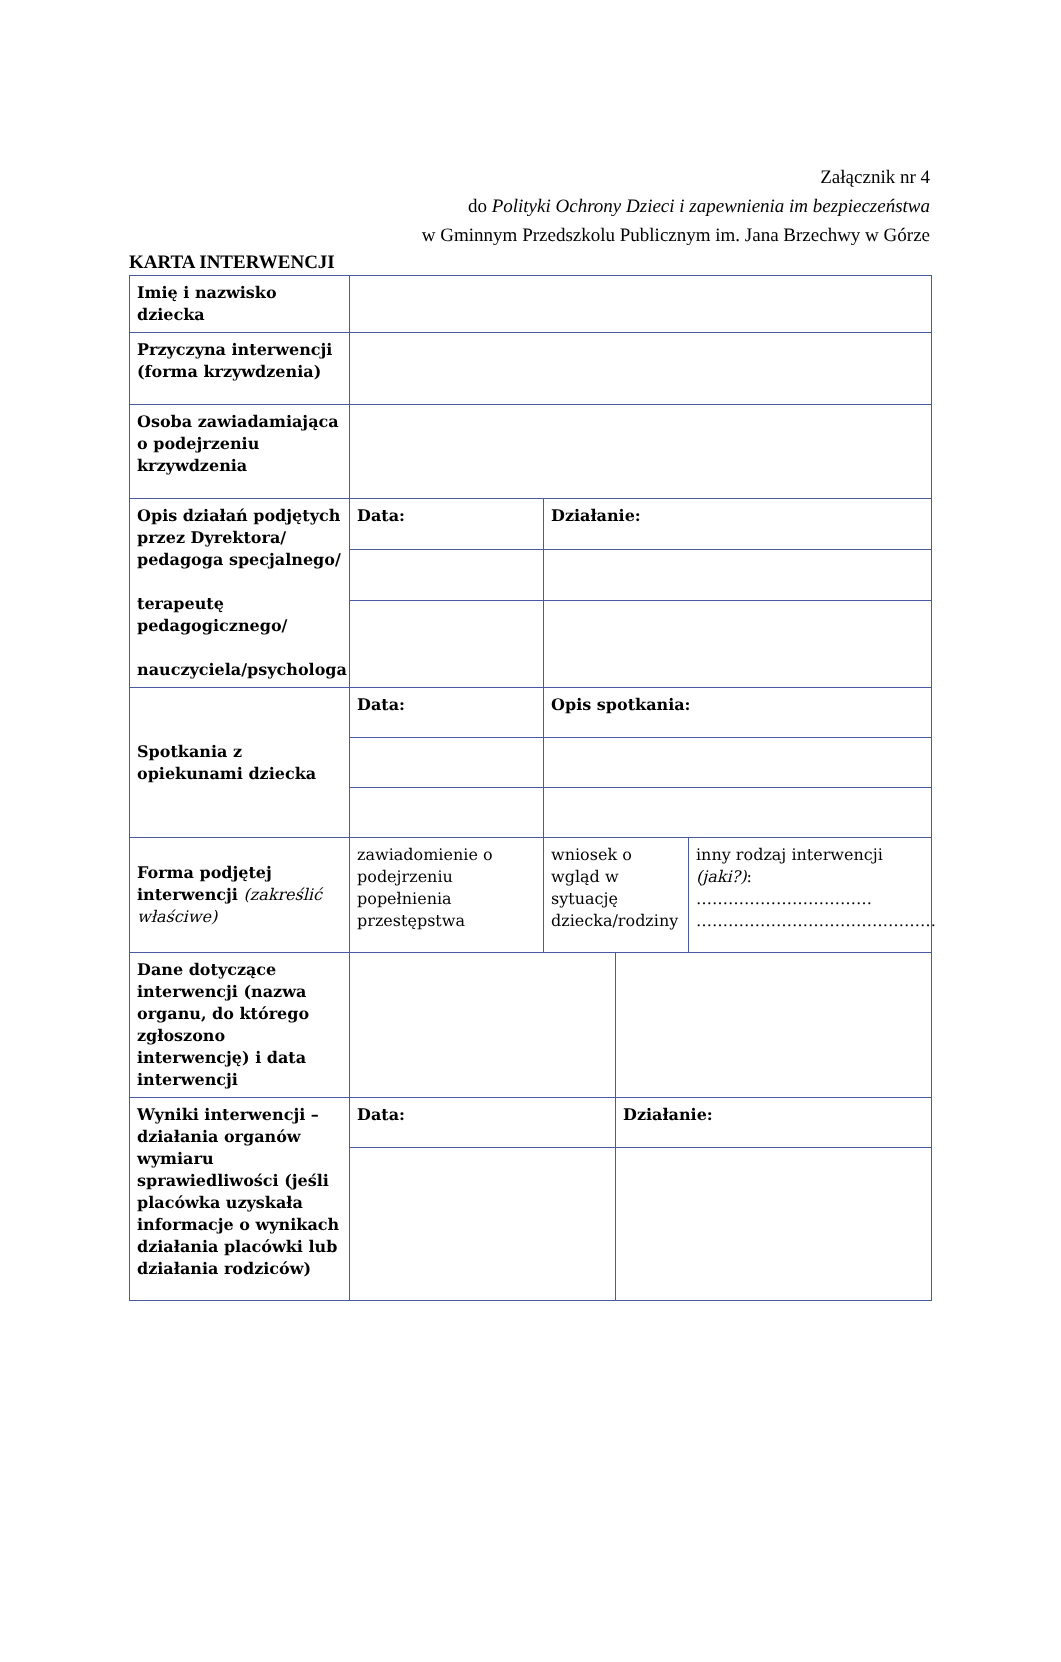Załącznik nr 4
do Polityki Ochrony Dzieci i zapewnienia im bezpieczeństwa
w Gminnym Przedszkolu Publicznym im. Jana Brzechwy w Górze
KARTA INTERWENCJI
| Imię i nazwisko dziecka | | | | |
| Przyczyna interwencji (forma krzywdzenia) | | | | |
| Osoba zawiadamiająca o podejrzeniu krzywdzenia | | | | |
| Opis działań podjętych przez Dyrektora/ pedagoga specjalnego/ terapeutę pedagogicznego/ nauczyciela/psychologa | Data: | Działanie: | | |
| Spotkania z opiekunami dziecka | Data: | Opis spotkania: | | |
| Forma podjętej interwencji (zakreślić właściwe) | zawiadomienie o podejrzeniu popełnienia przestępstwa | wniosek o wgląd w sytuację dziecka/rodziny | | inny rodzaj interwencji (jaki?) : …………………………… ……………………………………… |
| Dane dotyczące interwencji (nazwa organu, do którego zgłoszono interwencję) i data interwencji | | | | |
| Wyniki interwencji – działania organów wymiaru sprawiedliwości (jeśli placówka uzyskała informacje o wynikach działania placówki lub działania rodziców) | Data: | | Działanie: | |